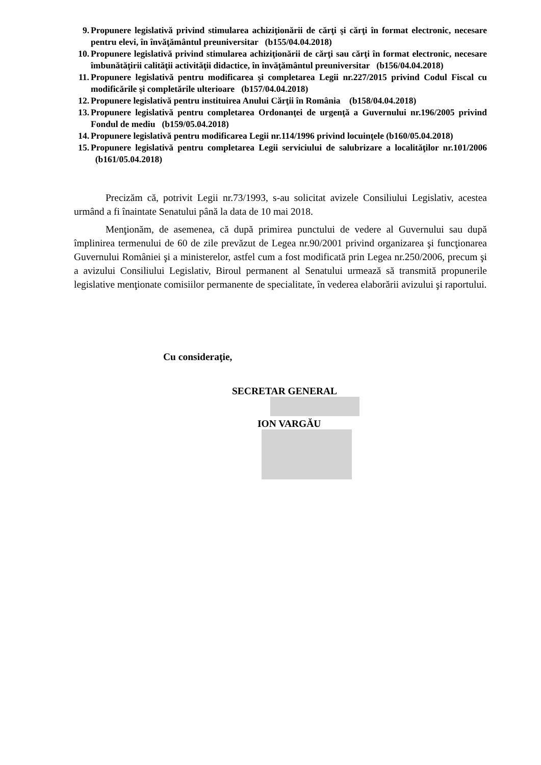9. Propunere legislativă privind stimularea achiziţionării de cărţi şi cărţi în format electronic, necesare pentru elevi, în învăţământul preuniversitar (b155/04.04.2018)
10. Propunere legislativă privind stimularea achiziţionării de cărţi sau cărţi în format electronic, necesare îmbunătăţirii calităţii activităţii didactice, în învăţământul preuniversitar (b156/04.04.2018)
11. Propunere legislativă pentru modificarea şi completarea Legii nr.227/2015 privind Codul Fiscal cu modificările şi completările ulterioare (b157/04.04.2018)
12. Propunere legislativă pentru instituirea Anului Cărţii în România (b158/04.04.2018)
13. Propunere legislativă pentru completarea Ordonanţei de urgenţă a Guvernului nr.196/2005 privind Fondul de mediu (b159/05.04.2018)
14. Propunere legislativă pentru modificarea Legii nr.114/1996 privind locuinţele (b160/05.04.2018)
15. Propunere legislativă pentru completarea Legii serviciului de salubrizare a localităţilor nr.101/2006 (b161/05.04.2018)
Precizăm că, potrivit Legii nr.73/1993, s-au solicitat avizele Consiliului Legislativ, acestea urmând a fi înaintate Senatului până la data de 10 mai 2018.
Menţionăm, de asemenea, că după primirea punctului de vedere al Guvernului sau după împlinirea termenului de 60 de zile prevăzut de Legea nr.90/2001 privind organizarea şi funcţionarea Guvernului României şi a ministerelor, astfel cum a fost modificată prin Legea nr.250/2006, precum şi a avizului Consiliului Legislativ, Biroul permanent al Senatului urmează să transmită propunerile legislative menţionate comisiilor permanente de specialitate, în vederea elaborării avizului şi raportului.
Cu consideraţie,
SECRETAR GENERAL
ION VARGĂU